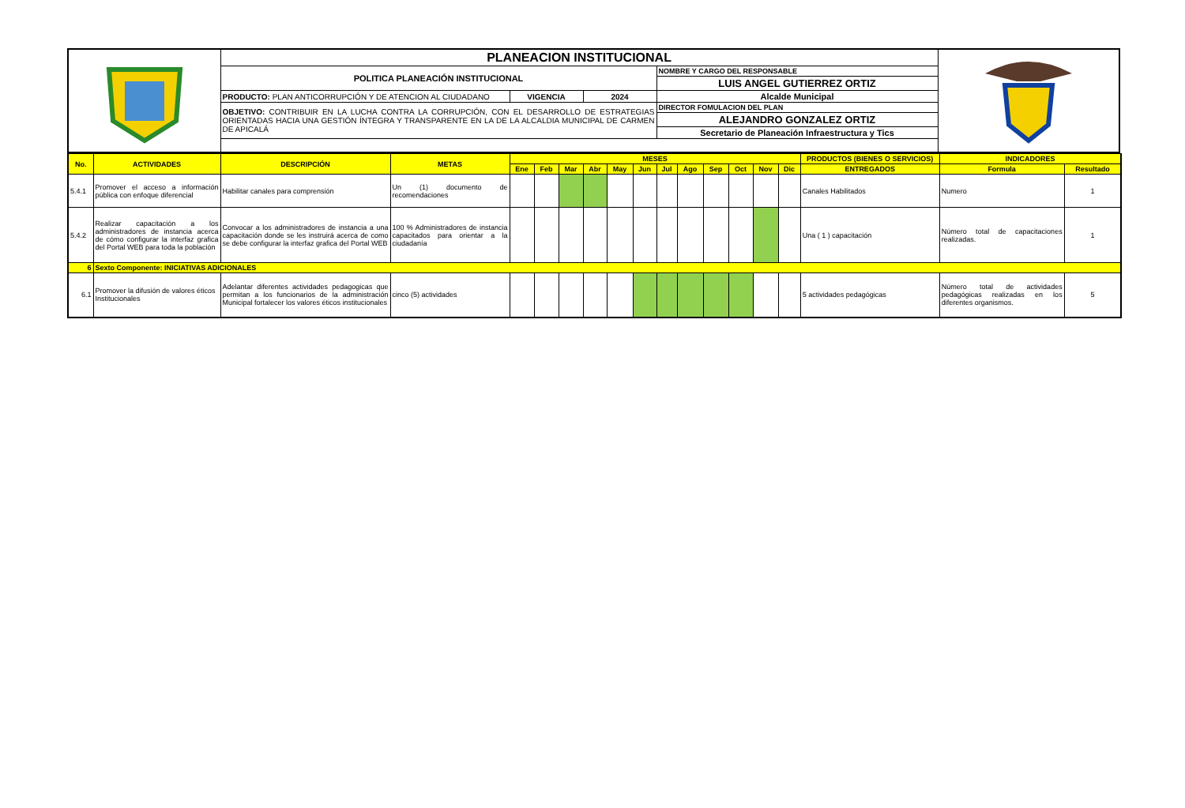| | PLANEACION INSTITUCIONAL | | | | |
| | POLITICA PLANEACIÓN INSTITUCIONAL | | | NOMBRE Y CARGO DEL RESPONSABLE | |
| | | | | LUIS ANGEL GUTIERREZ ORTIZ | |
| | PRODUCTO: PLAN ANTICORRUPCIÓN Y DE ATENCION AL CIUDADANO | VIGENCIA | 2024 | Alcalde Municipal | |
| | OBJETIVO: CONTRIBUIR EN LA LUCHA CONTRA LA CORRUPCIÓN, CON EL DESARROLLO DE ESTRATEGIAS ORIENTADAS HACIA UNA GESTIÓN ÍNTEGRA Y TRANSPARENTE EN LA DE LA ALCALDIA MUNICIPAL DE CARMEN DE APICALÁ | | | DIRECTOR FOMULACION DEL PLAN | |
| | | | | ALEJANDRO GONZALEZ ORTIZ | |
| | | | | Secretario de Planeación Infraestructura y Tics | |
| No. | ACTIVIDADES | DESCRIPCIÓN | METAS | MESES | | | | | | | | | | | | PRODUCTOS (BIENES O SERVICIOS) | INDICADORES | |
| --- | --- | --- | --- | --- | --- | --- | --- | --- | --- | --- | --- | --- | --- | --- | --- | --- | --- | --- |
| | | | | Ene | Feb | Mar | Abr | May | Jun | Jul | Ago | Sep | Oct | Nov | Dic | ENTREGADOS | Formula | Resultado |
| 5.4.1 | Promover el acceso a información pública con enfoque diferencial | Habilitar canales para comprensión | Un (1) documento de recomendaciones | | | | | | | | | | | | | Canales Habilitados | Numero | 1 |
| 5.4.2 | Realizar capacitación a los administradores de instancia acerca de cómo configurar la interfaz grafica del Portal WEB para toda la población | Convocar a los administradores de instancia a una capacitación donde se les instruirá acerca de como se debe configurar la interfaz grafica del Portal WEB | 100 % Administradores de instancia capacitados para orientar a la ciudadanía | | | | | | | | | | | | | Una ( 1 ) capacitación | Número total de capacitaciones realizadas. | 1 |
| 6 | Sexto Componente: INICIATIVAS ADICIONALES | | | | | | | | | | | | | | | | | |
| 6.1 | Promover la difusión de valores éticos Institucionales | Adelantar diferentes actividades pedagogicas que permitan a los funcionarios de la administración Municipal fortalecer los valores éticos institucionales | cinco (5) actividades | | | | | | | | | | | | | 5 actividades pedagógicas | Número total de actividades pedagógicas realizadas en los diferentes organismos. | 5 |